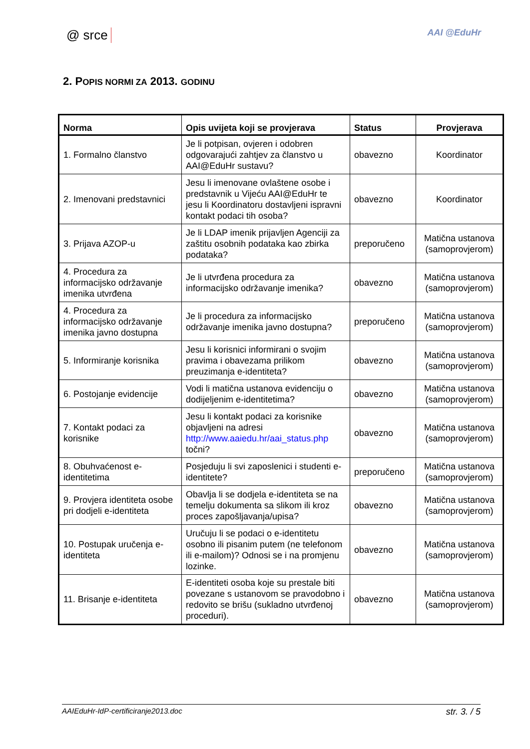@ srce AAI @EduHr
2. POPIS NORMI ZA 2013. GODINU
| Norma | Opis uvijeta koji se provjerava | Status | Provjerava |
| --- | --- | --- | --- |
| 1. Formalno članstvo | Je li potpisan, ovjeren i odobren odgovarajući zahtjev za članstvo u AAI@EduHr sustavu? | obavezno | Koordinator |
| 2. Imenovani predstavnici | Jesu li imenovane ovlaštene osobe i predstavnik u Vijeću AAI@EduHr te jesu li Koordinatoru dostavljeni ispravni kontakt podaci tih osoba? | obavezno | Koordinator |
| 3. Prijava AZOP-u | Je li LDAP imenik prijavljen Agenciji za zaštitu osobnih podataka kao zbirka podataka? | preporučeno | Matična ustanova (samoprovjerom) |
| 4. Procedura za informacijsko održavanje imenika utvrđena | Je li utvrđena procedura za informacijsko održavanje imenika? | obavezno | Matična ustanova (samoprovjerom) |
| 4. Procedura za informacijsko održavanje imenika javno dostupna | Je li procedura za informacijsko održavanje imenika javno dostupna? | preporučeno | Matična ustanova (samoprovjerom) |
| 5. Informiranje korisnika | Jesu li korisnici informirani o svojim pravima i obavezama prilikom preuzimanja e-identiteta? | obavezno | Matična ustanova (samoprovjerom) |
| 6. Postojanje evidencije | Vodi li matična ustanova evidenciju o dodijeljenim e-identitetima? | obavezno | Matična ustanova (samoprovjerom) |
| 7. Kontakt podaci za korisnike | Jesu li kontakt podaci za korisnike objavljeni na adresi http://www.aaiedu.hr/aai_status.php točni? | obavezno | Matična ustanova (samoprovjerom) |
| 8. Obuhvaćenost e-identitetima | Posjeduju li svi zaposlenici i studenti e-identitete? | preporučeno | Matična ustanova (samoprovjerom) |
| 9. Provjera identiteta osobe pri dodjeli e-identiteta | Obavlja li se dodjela e-identiteta se na temelju dokumenta sa slikom ili kroz proces zapošljavanja/upisa? | obavezno | Matična ustanova (samoprovjerom) |
| 10. Postupak uručenja e-identiteta | Uručuju li se podaci o e-identitetu osobno ili pisanim putem (ne telefonom ili e-mailom)? Odnosi se i na promjenu lozinke. | obavezno | Matična ustanova (samoprovjerom) |
| 11. Brisanje e-identiteta | E-identiteti osoba koje su prestale biti povezane s ustanovom se pravodobno i redovito se brišu (sukladno utvrđenoj proceduri). | obavezno | Matična ustanova (samoprovjerom) |
AAIEduHr-IdP-certificiranje2013.doc str. 3. / 5